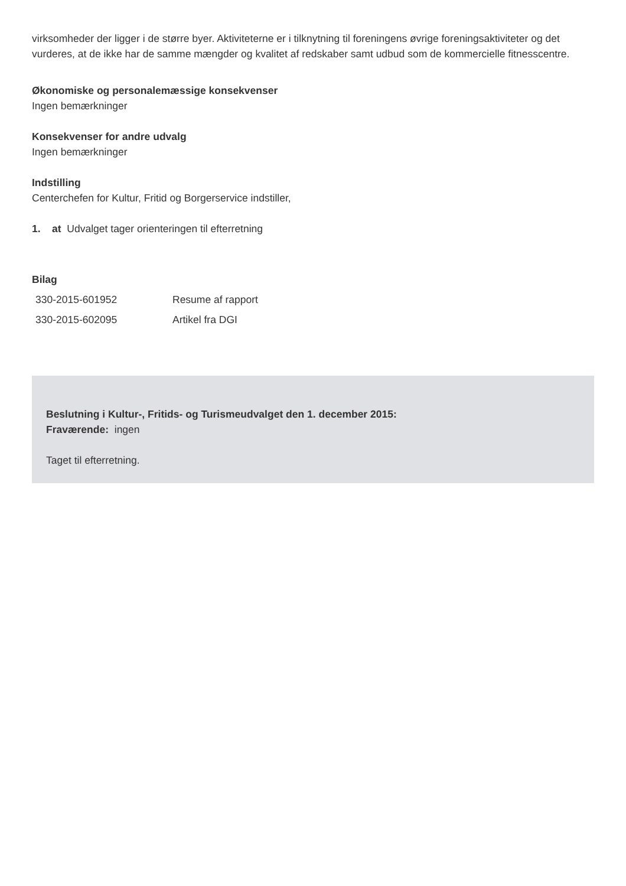virksomheder der ligger i de større byer. Aktiviteterne er i tilknytning til foreningens øvrige foreningsaktiviteter og det vurderes, at de ikke har de samme mængder og kvalitet af redskaber samt udbud som de kommercielle fitnesscentre.
Økonomiske og personalemæssige konsekvenser
Ingen bemærkninger
Konsekvenser for andre udvalg
Ingen bemærkninger
Indstilling
Centerchefen for Kultur, Fritid og Borgerservice indstiller,
1. at Udvalget tager orienteringen til efterretning
Bilag
| 330-2015-601952 | Resume af rapport |
| 330-2015-602095 | Artikel fra DGI |
Beslutning i Kultur-, Fritids- og Turismeudvalget den 1. december 2015:
Fraværende: ingen
Taget til efterretning.